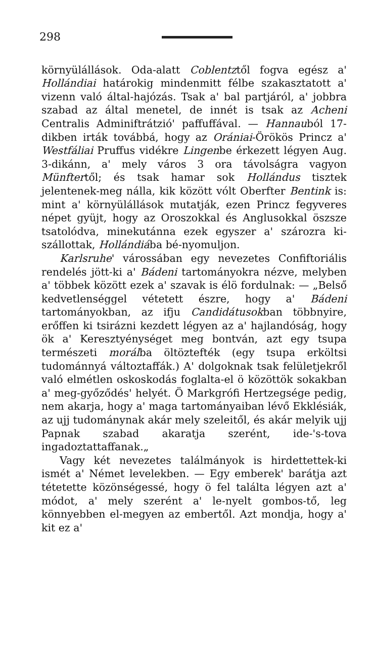298
környülállások. Oda-alatt Coblentztől fogva egész a' Hollándiai határokig mindenmitt félbe szakasztatott a' vizenn való által-hajózás. Tsak a' bal partjáról, a' jobbra szabad az által menetel, de innét is tsak az Acheni Centralis Adminiftrátzió' paffuffával. — Hannauból 17-dikben irták továbbá, hogy az Orániai-Örökös Princz a' Westfáliai Pruffus vidékre Lingenbe érkezett légyen Aug. 3-dikánn, a' mely város 3 ora távolságra vagyon Münftertől; és tsak hamar sok Hollándus tisztek jelentenek-meg nálla, kik között vólt Oberfter Bentink is: mint a' környülállások mutatják, ezen Princz fegyveres népet gyüjt, hogy az Oroszokkal és Anglusokkal öszsze tsatolódva, minekutánna ezek egyszer a' szározra ki-szállottak, Hollándiába bé-nyomuljon.
Karlsruhe' várossában egy nevezetes Confiftoriális rendelés jött-ki a' Bádeni tartományokra nézve, melyben a' többek között ezek a' szavak is élö fordulnak: — „Belső kedvetlenséggel vétetett észre, hogy a' Bádeni tartományokban, az ifju Candidátusokban többnyire, erőffen ki tsirázni kezdett légyen az a' hajlandóság, hogy ök a' Keresztyénységet meg bontván, azt egy tsupa természeti morálba öltöztefték (egy tsupa erköltsi tudománnyá változtaffák.) A' dolgoknak tsak felületjekről való elmétlen oskoskodás foglalta-el ö közöttök sokakban a' meg-győződés' helyét. Ö Markgrófi Hertzegsége pedig, nem akarja, hogy a' maga tartományaiban lévő Ekklésiák, az ujj tudománynak akár mely szeleitől, és akár melyik ujj Papnak szabad akaratja szerént, ide-'s-tova ingadoztattaffanak.„
Vagy két nevezetes találmányok is hirdettettek-ki ismét a' Német levelekben. — Egy emberek' barátja azt tétetette közönségessé, hogy ö fel találta légyen azt a' módot, a' mely szerént a' le-nyelt gombos-tő, leg könnyebben el-megyen az embertől. Azt mondja, hogy a' kit ez a'